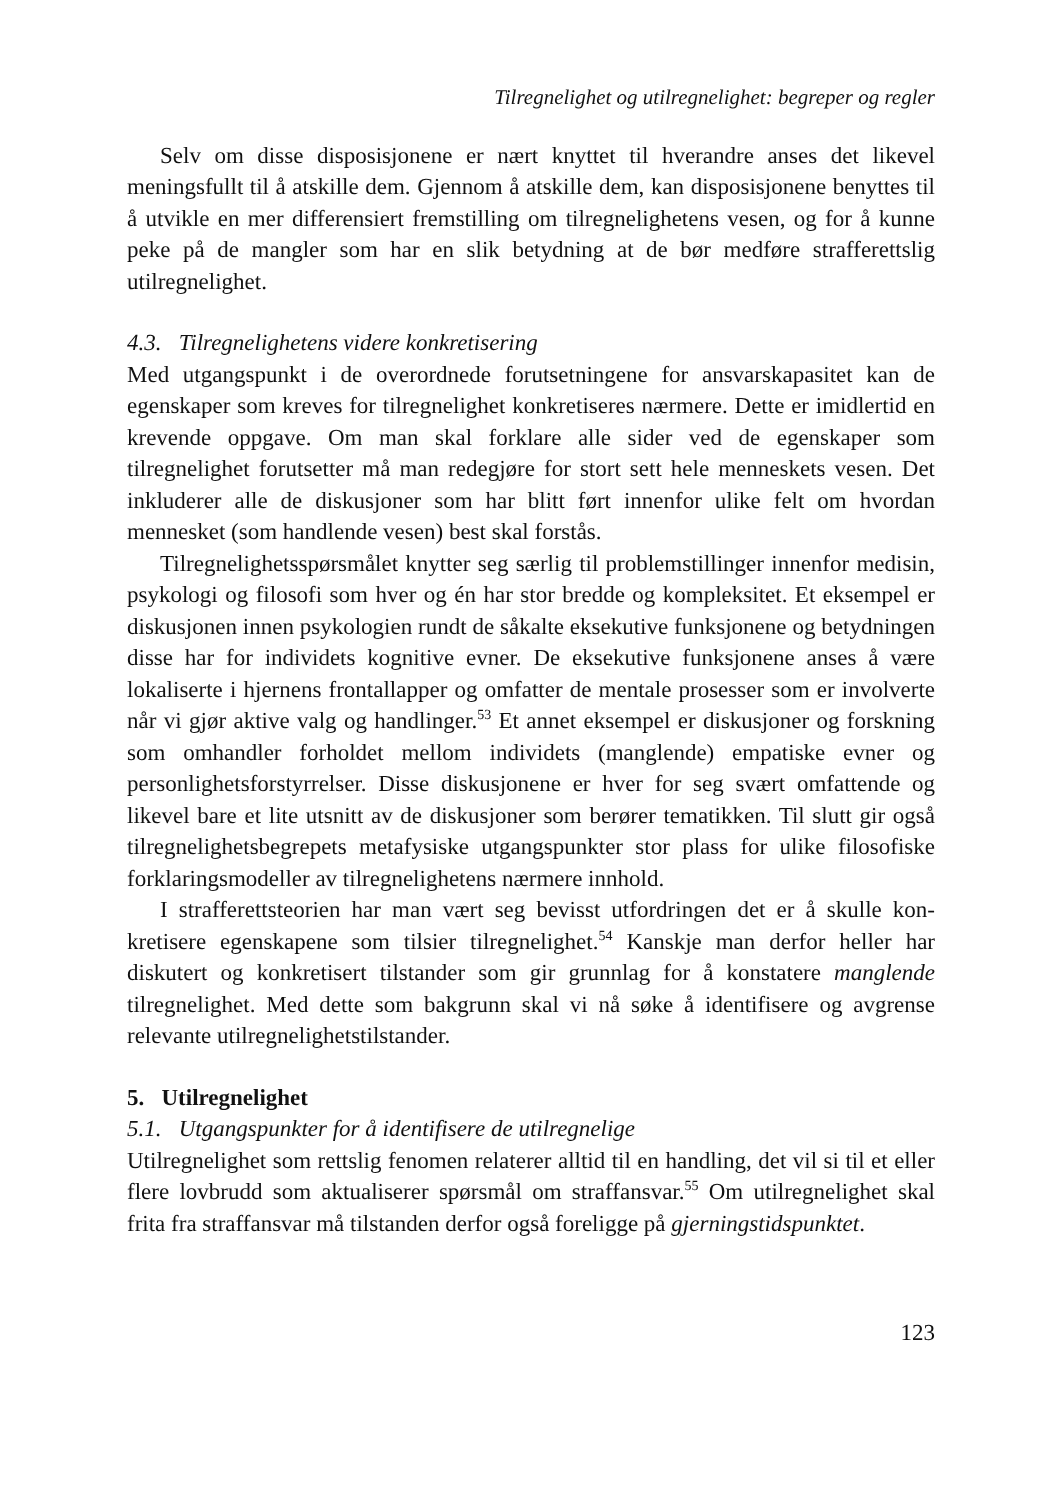Tilregnelighet og utilregnelighet: begreper og regler
Selv om disse disposisjonene er nært knyttet til hverandre anses det likevel meningsfullt til å atskille dem. Gjennom å atskille dem, kan disposisjonene be­nyttes til å utvikle en mer differensiert fremstilling om tilregnelighetens vesen, og for å kunne peke på de mangler som har en slik betydning at de bør medføre strafferettslig utilregnelighet.
4.3. Tilregnelighetens videre konkretisering
Med utgangspunkt i de overordnede forutsetningene for ansvarskapasitet kan de egenskaper som kreves for tilregnelighet konkretiseres nærmere. Dette er imidler­tid en krevende oppgave. Om man skal forklare alle sider ved de egenskaper som tilregnelighet forutsetter må man redegjøre for stort sett hele menneskets vesen. Det inkluderer alle de diskusjoner som har blitt ført innenfor ulike felt om hvor­dan mennesket (som handlende vesen) best skal forstås.
Tilregnelighetsspørsmålet knytter seg særlig til problemstillinger innenfor medisin, psykologi og filosofi som hver og én har stor bredde og kompleksitet. Et eksempel er diskusjonen innen psykologien rundt de såkalte eksekutive funksjo­nene og betydningen disse har for individets kognitive evner. De eksekutive funksjonene anses å være lokaliserte i hjernens frontallapper og omfatter de men­tale prosesser som er involverte når vi gjør aktive valg og handlinger.<sup>53</sup> Et annet eksempel er diskusjoner og forskning som omhandler forholdet mellom indivi­dets (manglende) empatiske evner og personlighetsforstyrrelser. Disse diskusjo­nene er hver for seg svært omfattende og likevel bare et lite utsnitt av de diskus­joner som berører tematikken. Til slutt gir også tilregnelighetsbegrepets metafysi­ske utgangspunkter stor plass for ulike filosofiske forklaringsmodeller av tilreg­nelighetens nærmere innhold.
I strafferettsteorien har man vært seg bevisst utfordringen det er å skulle kon­kretisere egenskapene som tilsier tilregnelighet.<sup>54</sup> Kanskje man derfor heller har diskutert og konkretisert tilstander som gir grunnlag for å konstatere manglende tilregnelighet. Med dette som bakgrunn skal vi nå søke å identifisere og avgrense relevante utilregnelighetstilstander.
5. Utilregnelighet
5.1. Utgangspunkter for å identifisere de utilregnelige
Utilregnelighet som rettslig fenomen relaterer alltid til en handling, det vil si til et eller flere lovbrudd som aktualiserer spørsmål om straffansvar.<sup>55</sup> Om utilregne­lighet skal frita fra straffansvar må tilstanden derfor også foreligge på gjernings­tidspunktet.
123